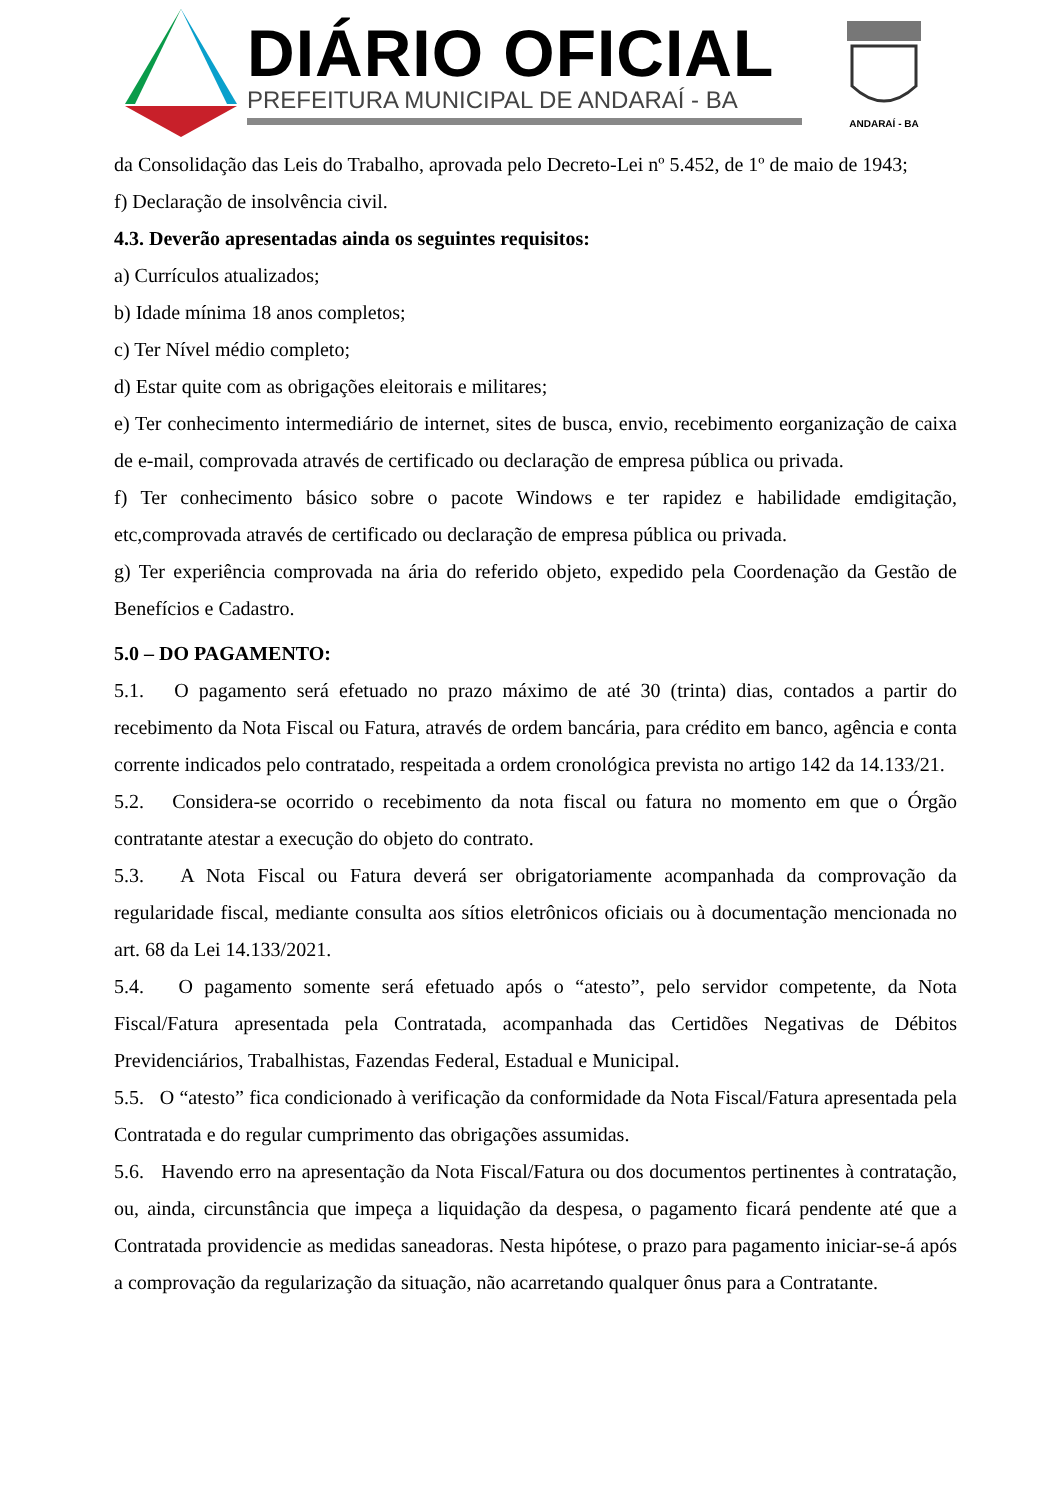DIÁRIO OFICIAL
PREFEITURA MUNICIPAL DE ANDARAÍ - BA
ANDARAÍ - BA
da Consolidação das Leis do Trabalho, aprovada pelo Decreto-Lei nº 5.452, de 1º de maio de 1943;
f) Declaração de insolvência civil.
4.3. Deverão apresentadas ainda os seguintes requisitos:
a) Currículos atualizados;
b) Idade mínima 18 anos completos;
c) Ter Nível médio completo;
d) Estar quite com as obrigações eleitorais e militares;
e) Ter conhecimento intermediário de internet, sites de busca, envio, recebimento eorganização de caixa de e-mail, comprovada através de certificado ou declaração de empresa pública ou privada.
f) Ter conhecimento básico sobre o pacote Windows e ter rapidez e habilidade emdigitação, etc,comprovada através de certificado ou declaração de empresa pública ou privada.
g) Ter experiência comprovada na ária do referido objeto, expedido pela Coordenação da Gestão de Benefícios e Cadastro.
5.0 – DO PAGAMENTO:
5.1. O pagamento será efetuado no prazo máximo de até 30 (trinta) dias, contados a partir do recebimento da Nota Fiscal ou Fatura, através de ordem bancária, para crédito em banco, agência e conta corrente indicados pelo contratado, respeitada a ordem cronológica prevista no artigo 142 da 14.133/21.
5.2. Considera-se ocorrido o recebimento da nota fiscal ou fatura no momento em que o Órgão contratante atestar a execução do objeto do contrato.
5.3. A Nota Fiscal ou Fatura deverá ser obrigatoriamente acompanhada da comprovação da regularidade fiscal, mediante consulta aos sítios eletrônicos oficiais ou à documentação mencionada no art. 68 da Lei 14.133/2021.
5.4. O pagamento somente será efetuado após o “atesto”, pelo servidor competente, da Nota Fiscal/Fatura apresentada pela Contratada, acompanhada das Certidões Negativas de Débitos Previdenciários, Trabalhistas, Fazendas Federal, Estadual e Municipal.
5.5. O “atesto” fica condicionado à verificação da conformidade da Nota Fiscal/Fatura apresentada pela Contratada e do regular cumprimento das obrigações assumidas.
5.6. Havendo erro na apresentação da Nota Fiscal/Fatura ou dos documentos pertinentes à contratação, ou, ainda, circunstância que impeça a liquidação da despesa, o pagamento ficará pendente até que a Contratada providencie as medidas saneadoras. Nesta hipótese, o prazo para pagamento iniciar-se-á após a comprovação da regularização da situação, não acarretando qualquer ônus para a Contratante.